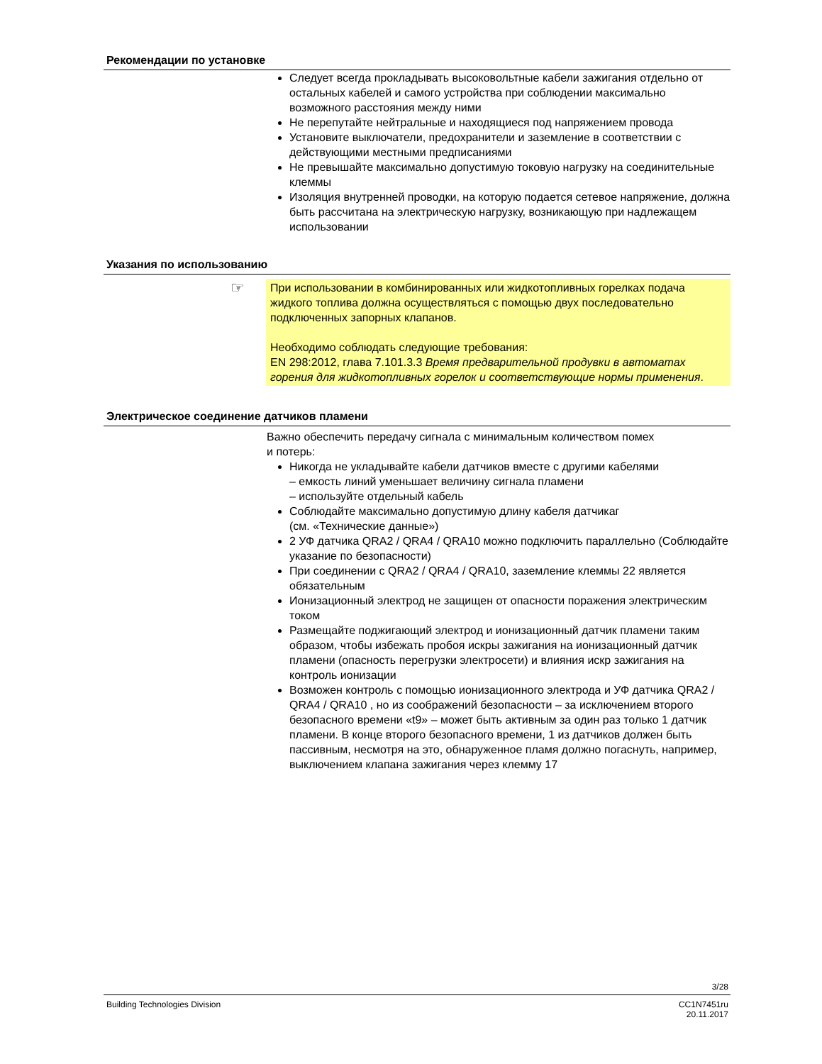Рекомендации по установке
Следует всегда прокладывать высоковольтные кабели зажигания отдельно от остальных кабелей и самого устройства при соблюдении максимально возможного расстояния между ними
Не перепутайте нейтральные и находящиеся под напряжением провода
Установите выключатели, предохранители и заземление в соответствии с действующими местными предписаниями
Не превышайте максимально допустимую токовую нагрузку на соединительные клеммы
Изоляция внутренней проводки, на которую подается сетевое напряжение, должна быть рассчитана на электрическую нагрузку, возникающую при надлежащем использовании
Указания по использованию
☞ При использовании в комбинированных или жидкотопливных горелках подача жидкого топлива должна осуществляться с помощью двух последовательно подключенных запорных клапанов.
Необходимо соблюдать следующие требования:
EN 298:2012, глава 7.101.3.3 Время предварительной продувки в автоматах горения для жидкотопливных горелок и соответствующие нормы применения.
Электрическое соединение датчиков пламени
Важно обеспечить передачу сигнала с минимальным количеством помех
и потерь:
Никогда не укладывайте кабели датчиков вместе с другими кабелями
– емкость линий уменьшает величину сигнала пламени
– используйте отдельный кабель
Соблюдайте максимально допустимую длину кабеля датчикаг
(см. «Технические данные»)
2 УФ датчика QRA2 / QRA4 / QRA10 можно подключить параллельно (Соблюдайте указание по безопасности)
При соединении с QRA2 / QRA4 / QRA10, заземление клеммы 22 является обязательным
Ионизационный электрод не защищен от опасности поражения электрическим током
Размещайте поджигающий электрод и ионизационный датчик пламени таким образом, чтобы избежать пробоя искры зажигания на ионизационный датчик пламени (опасность перегрузки электросети) и влияния искр зажигания на контроль ионизации
Возможен контроль с помощью ионизационного электрода и УФ датчика QRA2 / QRA4 / QRA10 , но из соображений безопасности – за исключением второго безопасного времени «t9» – может быть активным за один раз только 1 датчик пламени. В конце второго безопасного времени, 1 из датчиков должен быть пассивным, несмотря на это, обнаруженное пламя должно погаснуть, например, выключением клапана зажигания через клемму 17
3/28
Building Technologies Division CC1N7451ru
20.11.2017